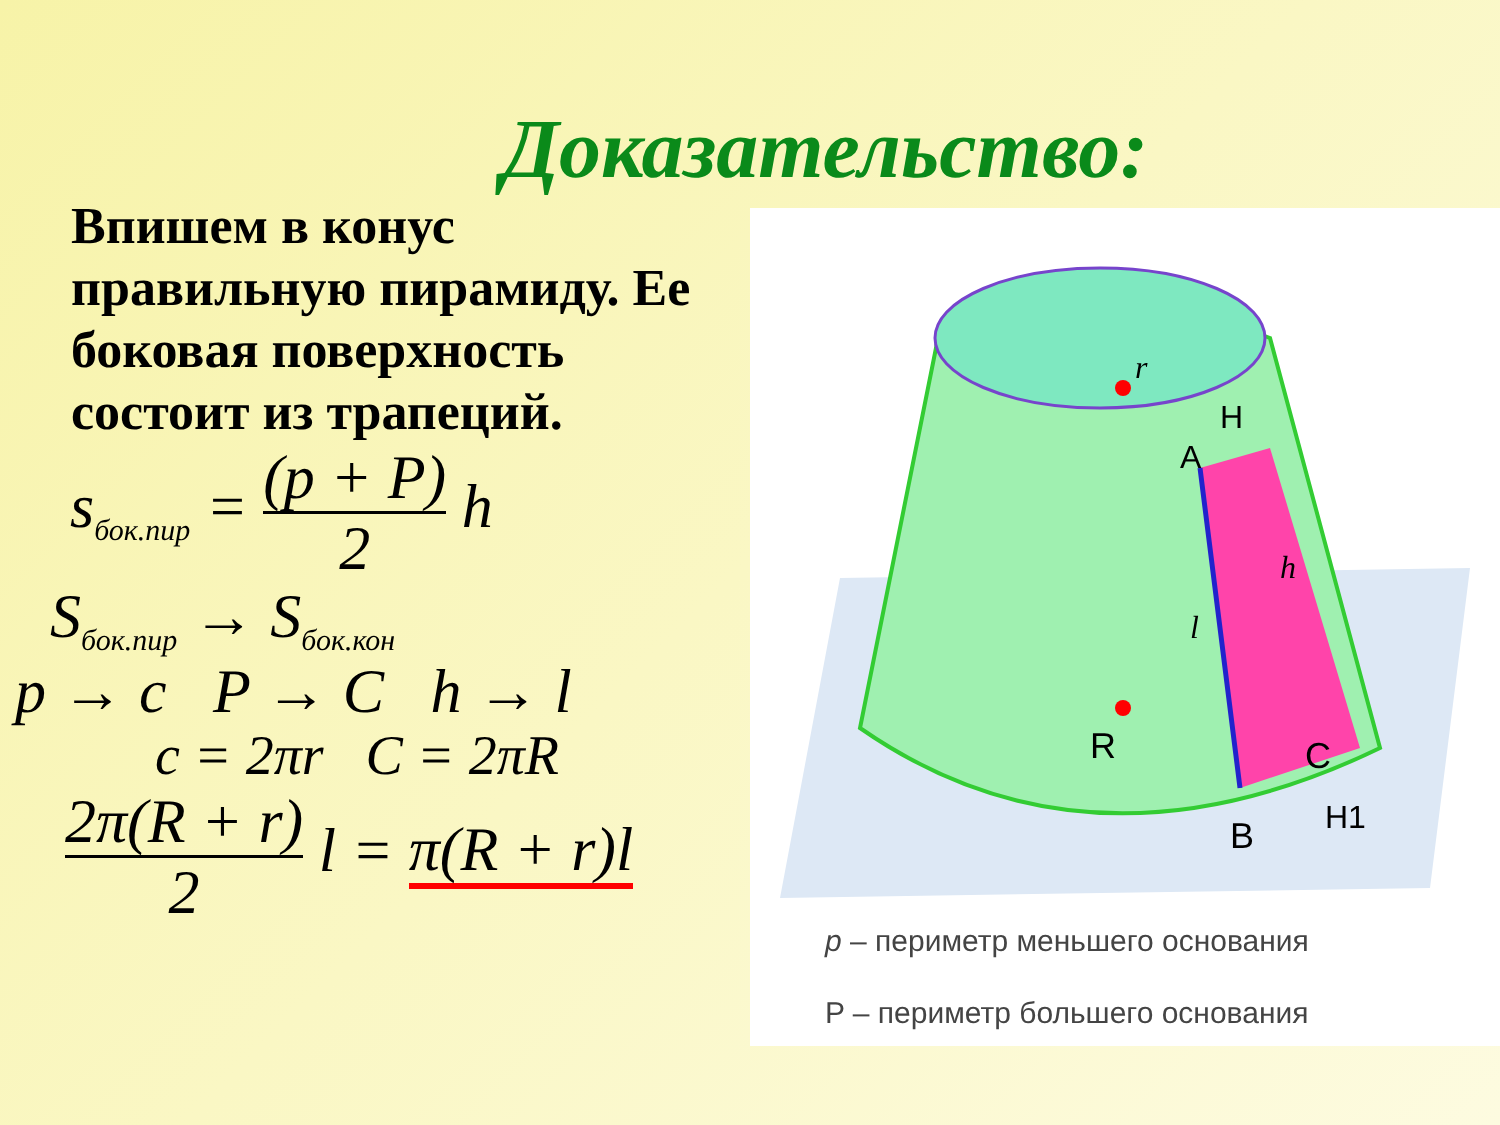Доказательство:
Впишем в конус правильную пирамиду. Ее боковая поверхность состоит из трапеций.
s<sub>бок.пир</sub> = (p + P) 2 h
S<sub>бок.пир</sub> → S<sub>бок.кон</sub>
p → c P → C h → l
c = 2πr C = 2πR
2π(R + r) 2 l = π(R + r)l
R
C
B
A
H
H1
r
h
l
p – периметр меньшего основания
P – периметр большего основания